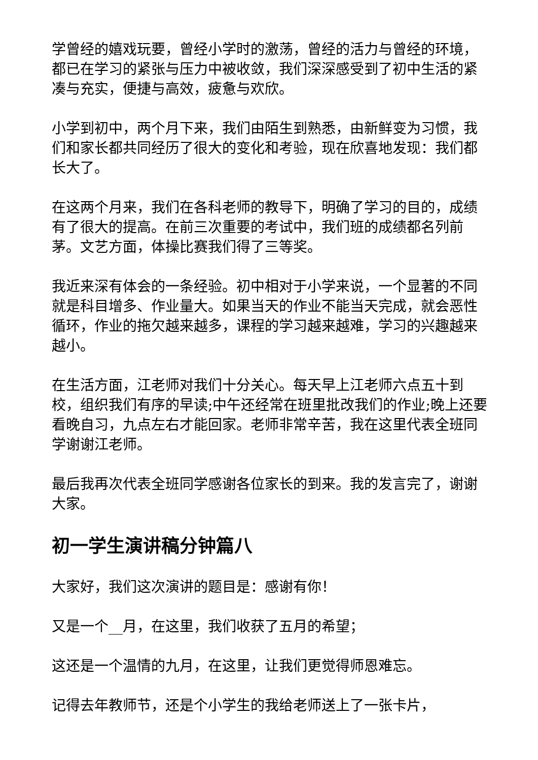学曾经的嬉戏玩要，曾经小学时的激荡，曾经的活力与曾经的环境，都已在学习的紧张与压力中被收敛，我们深深感受到了初中生活的紧凑与充实，便捷与高效，疲惫与欢欣。
小学到初中，两个月下来，我们由陌生到熟悉，由新鲜变为习惯，我们和家长都共同经历了很大的变化和考验，现在欣喜地发现：我们都长大了。
在这两个月来，我们在各科老师的教导下，明确了学习的目的，成绩有了很大的提高。在前三次重要的考试中，我们班的成绩都名列前茅。文艺方面，体操比赛我们得了三等奖。
我近来深有体会的一条经验。初中相对于小学来说，一个显著的不同就是科目增多、作业量大。如果当天的作业不能当天完成，就会恶性循环，作业的拖欠越来越多，课程的学习越来越难，学习的兴趣越来越小。
在生活方面，江老师对我们十分关心。每天早上江老师六点五十到校，组织我们有序的早读;中午还经常在班里批改我们的作业;晚上还要看晚自习，九点左右才能回家。老师非常辛苦，我在这里代表全班同学谢谢江老师。
最后我再次代表全班同学感谢各位家长的到来。我的发言完了，谢谢大家。
初一学生演讲稿分钟篇八
大家好，我们这次演讲的题目是：感谢有你！
又是一个__月，在这里，我们收获了五月的希望；
这还是一个温情的九月，在这里，让我们更觉得师恩难忘。
记得去年教师节，还是个小学生的我给老师送上了一张卡片，